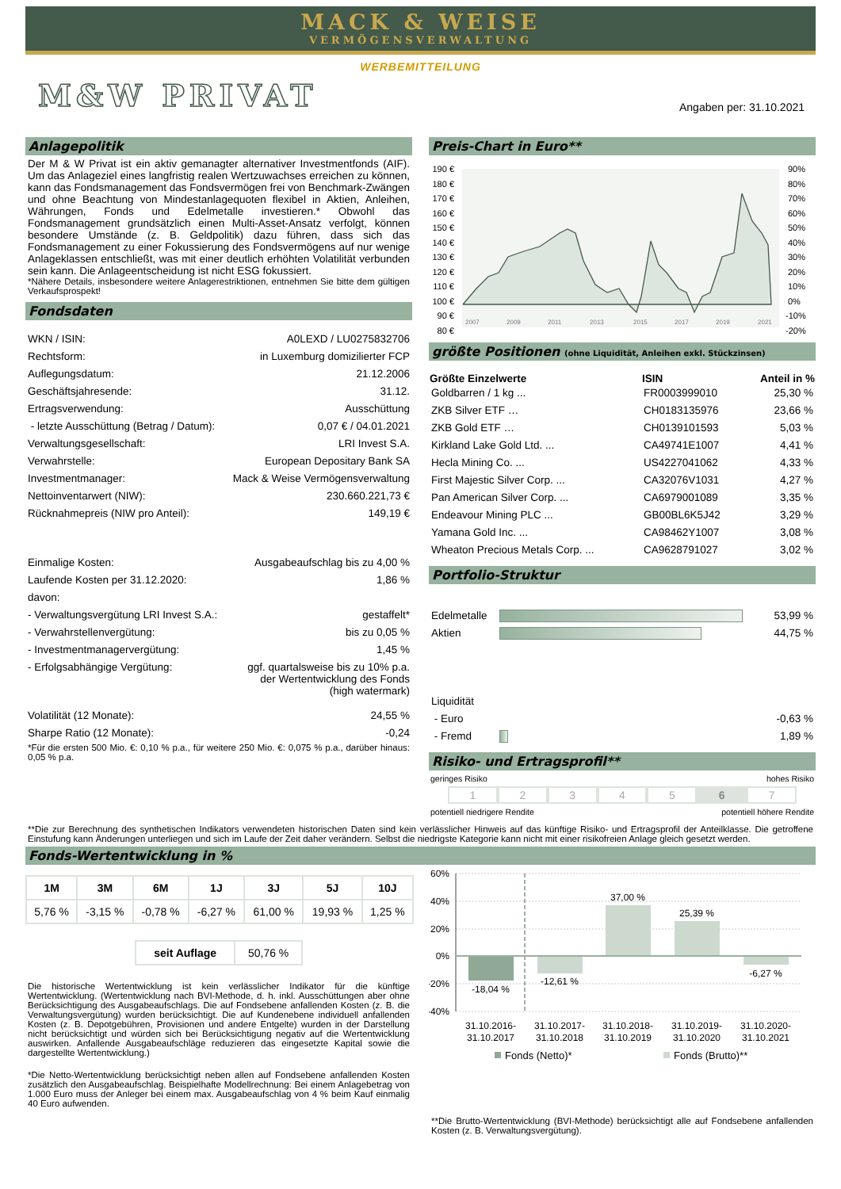MACK & WEISE
VERMÖGENSVERWALTUNG
WERBEMITTEILUNG
M&W PRIVAT
Angaben per: 31.10.2021
Anlagepolitik
Der M & W Privat ist ein aktiv gemanagter alternativer Investmentfonds (AIF). Um das Anlageziel eines langfristig realen Wertzuwachses erreichen zu können, kann das Fondsmanagement das Fondsvermögen frei von Benchmark-Zwängen und ohne Beachtung von Mindestanlagequoten flexibel in Aktien, Anleihen, Währungen, Fonds und Edelmetalle investieren.* Obwohl das Fondsmanagement grundsätzlich einen Multi-Asset-Ansatz verfolgt, können besondere Umstände (z. B. Geldpolitik) dazu führen, dass sich das Fondsmanagement zu einer Fokussierung des Fondsvermögens auf nur wenige Anlageklassen entschließt, was mit einer deutlich erhöhten Volatilität verbunden sein kann. Die Anlageentscheidung ist nicht ESG fokussiert.
*Nähere Details, insbesondere weitere Anlagerestriktionen, entnehmen Sie bitte dem gültigen Verkaufsprospekt!
Fondsdaten
| WKN / ISIN: | A0LEXD / LU0275832706 |
| Rechtsform: | in Luxemburg domizilierter FCP |
| Auflegungsdatum: | 21.12.2006 |
| Geschäftsjahresende: | 31.12. |
| Ertragsverwendung: | Ausschüttung |
| - letzte Ausschüttung (Betrag / Datum): | 0,07 € / 04.01.2021 |
| Verwaltungsgesellschaft: | LRI Invest S.A. |
| Verwahrstelle: | European Depositary Bank SA |
| Investmentmanager: | Mack & Weise Vermögensverwaltung |
| Nettoinventarwert (NIW): | 230.660.221,73 € |
| Rücknahmepreis (NIW pro Anteil): | 149,19 € |
| Einmalige Kosten: | Ausgabeaufschlag bis zu 4,00 % |
| Laufende Kosten per 31.12.2020: | 1,86 % |
| davon: | |
| - Verwaltungsvergütung LRI Invest S.A.: | gestaffelt* |
| - Verwahrstellenvergütung: | bis zu 0,05 % |
| - Investmentmanagervergütung: | 1,45 % |
| - Erfolgsabhängige Vergütung: | ggf. quartalsweise bis zu 10% p.a. der Wertentwicklung des Fonds (high watermark) |
| Volatilität (12 Monate): | 24,55 % |
| Sharpe Ratio (12 Monate): | -0,24 |
*Für die ersten 500 Mio. €: 0,10 % p.a., für weitere 250 Mio. €: 0,075 % p.a., darüber hinaus: 0,05 % p.a.
Preis-Chart in Euro**
190 €
180 €
170 €
160 €
150 €
140 €
130 €
120 €
110 €
100 €
90 €
80 €
90%
80%
70%
60%
50%
40%
30%
20%
10%
0%
-10%
-20%
2007
2009
2011
2013
2015
2017
2019
2021
größte Positionen (ohne Liquidität, Anleihen exkl. Stückzinsen)
| Größte Einzelwerte | ISIN | Anteil in % |
| --- | --- | --- |
| Goldbarren / 1 kg ... | FR0003999010 | 25,30 % |
| ZKB Silver ETF … | CH0183135976 | 23,66 % |
| ZKB Gold ETF … | CH0139101593 | 5,03 % |
| Kirkland Lake Gold Ltd. ... | CA49741E1007 | 4,41 % |
| Hecla Mining Co. ... | US4227041062 | 4,33 % |
| First Majestic Silver Corp. ... | CA32076V1031 | 4,27 % |
| Pan American Silver Corp. ... | CA6979001089 | 3,35 % |
| Endeavour Mining PLC ... | GB00BL6K5J42 | 3,29 % |
| Yamana Gold Inc. ... | CA98462Y1007 | 3,08 % |
| Wheaton Precious Metals Corp. ... | CA9628791027 | 3,02 % |
Portfolio-Struktur
| Edelmetalle | | 53,99 % |
| Aktien | | 44,75 % |
| Liquidität | | |
| - Euro | | -0,63 % |
| - Fremd | | 1,89 % |
Risiko- und Ertragsprofil**
geringes Risiko hohes Risiko
1 2 3 4 5 6 7
potentiell niedrigere Rendite potentiell höhere Rendite
**Die zur Berechnung des synthetischen Indikators verwendeten historischen Daten sind kein verlässlicher Hinweis auf das künftige Risiko- und Ertragsprofil der Anteilklasse. Die getroffene Einstufung kann Änderungen unterliegen und sich im Laufe der Zeit daher verändern. Selbst die niedrigste Kategorie kann nicht mit einer risikofreien Anlage gleich gesetzt werden.
Fonds-Wertentwicklung in %
| 1M | 3M | 6M | 1J | 3J | 5J | 10J |
| --- | --- | --- | --- | --- | --- | --- |
| 5,76 % | -3,15 % | -0,78 % | -6,27 % | 61,00 % | 19,93 % | 1,25 % |
| seit Auflage | 50,76 % |
Die historische Wertentwicklung ist kein verlässlicher Indikator für die künftige Wertentwicklung. (Wertentwicklung nach BVI-Methode, d. h. inkl. Ausschüttungen aber ohne Berücksichtigung des Ausgabeaufschlags. Die auf Fondsebene anfallenden Kosten (z. B. die Verwaltungsvergütung) wurden berücksichtigt. Die auf Kundenebene individuell anfallenden Kosten (z. B. Depotgebühren, Provisionen und andere Entgelte) wurden in der Darstellung nicht berücksichtigt und würden sich bei Berücksichtigung negativ auf die Wertentwicklung auswirken. Anfallende Ausgabeaufschläge reduzieren das eingesetzte Kapital sowie die dargestellte Wertentwicklung.)
*Die Netto-Wertentwicklung berücksichtigt neben allen auf Fondsebene anfallenden Kosten zusätzlich den Ausgabeaufschlag. Beispielhafte Modellrechnung: Bei einem Anlagebetrag von 1.000 Euro muss der Anleger bei einem max. Ausgabeaufschlag von 4 % beim Kauf einmalig 40 Euro aufwenden.
60%
40%
20%
0%
-20%
-40%
-18,04 %
-12,61 %
37,00 %
25,39 %
-6,27 %
31.10.2016-
31.10.2017
31.10.2017-
31.10.2018
31.10.2018-
31.10.2019
31.10.2019-
31.10.2020
31.10.2020-
31.10.2021
Fonds (Netto)*
Fonds (Brutto)**
**Die Brutto-Wertentwicklung (BVI-Methode) berücksichtigt alle auf Fondsebene anfallenden Kosten (z. B. Verwaltungsvergütung).